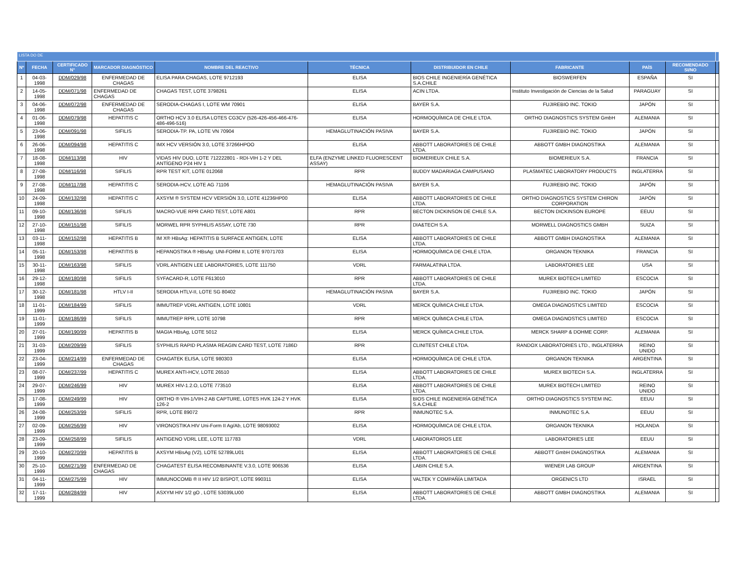| LISTA DO DE | | | | | | | | | | |
| Nº | FECHA | CERTIFICADO N° | MARCADOR DIAGNÓSTICO | NOMBRE DEL REACTIVO | TÉCNICA | DISTRIBUIDOR EN CHILE | FABRICANTE | PAÍS | RECOMENDADO SI/NO | |
| 1 | 04-03-1998 | DDM/029/98 | ENFERMEDAD DE CHAGAS | ELISA PARA CHAGAS, LOTE 9712193 | ELISA | BIOS CHILE INGENIERÍA GENÉTICA S.A.CHILE | BIOSWERFEN | ESPAÑA | SI | |
| 2 | 14-05-1998 | DDM/071/98 | ENFERMEDAD DE CHAGAS | CHAGAS TEST, LOTE 3798261 | ELISA | ACIN LTDA. | Instituto Investigación de Ciencias de la Salud | PARAGUAY | SI | |
| 3 | 04-06-1998 | DDM/072/98 | ENFERMEDAD DE CHAGAS | SERODIA-CHAGAS I, LOTE WM 70901 | ELISA | BAYER S.A. | FUJIREBIO INC. TOKIO | JAPÓN | SI | |
| 4 | 01-06-1998 | DDM/079/98 | HEPATITIS C | ORTHO HCV 3.0 ELISA LOTES CG3CV (526-426-456-466-476-486-496-516) | ELISA | HORMOQUÍMICA DE CHILE LTDA. | ORTHO DIAGNOSTICS SYSTEM GmbH | ALEMANIA | SI | |
| 5 | 23-06-1998 | DDM/091/98 | SIFILIS | SERODIA-TP. PA, LOTE VN 70904 | HEMAGLUTINACIÓN PASIVA | BAYER S.A. | FUJIREBIO INC. TOKIO | JAPÓN | SI | |
| 6 | 26-06-1998 | DDM/094/98 | HEPATITIS C | IMX HCV VERSIÓN 3.0, LOTE 37266HPOO | ELISA | ABBOTT LABORATORIES DE CHILE LTDA. | ABBOTT GMBH DIAGNOSTIKA | ALEMANIA | SI | |
| 7 | 18-08-1998 | DDM/113/98 | HIV | VIDAS HIV DUO, LOTE 712222801 - RDI-VIH 1-2 Y DEL ANTÍGENO P24 HIV 1 | ELFA (ENZYME LINKED FLUORESCENT ASSAY) | BIOMERIEUX CHILE S.A. | BIOMERIEUX S.A. | FRANCIA | SI | |
| 8 | 27-08-1998 | DDM/116/98 | SIFILIS | RPR TEST KIT, LOTE 012068 | RPR | BUDDY MADARIAGA CAMPUSANO | PLASMATEC LABORATORY PRODUCTS | INGLATERRA | SI | |
| 9 | 27-08-1998 | DDM/117/98 | HEPATITIS C | SERODIA-HCV, LOTE AG 71106 | HEMAGLUTINACIÓN PASIVA | BAYER S.A. | FUJIREBIO INC. TOKIO | JAPÓN | SI | |
| 10 | 24-09-1998 | DDM/132/98 | HEPATITIS C | AXSYM ® SYSTEM HCV VERSIÓN 3.0, LOTE 41236HP00 | ELISA | ABBOTT LABORATORIES DE CHILE LTDA. | ORTHO DIAGNOSTICS SYSTEM CHIRON CORPORATION | JAPÓN | SI | |
| 11 | 09-10-1998 | DDM/136/98 | SIFILIS | MACRO-VUE RPR CARD TEST, LOTE A801 | RPR | BECTON DICKINSON DE CHILE S.A. | BECTON DICKINSON EUROPE | EEUU | SI | |
| 12 | 27-10-1998 | DDM/151/98 | SIFILIS | MORWEL RPR SYPHILIS ASSAY, LOTE 730 | RPR | DIA&TECH S.A. | MORWELL DIAGNOSTICS GMBH | SUIZA | SI | |
| 13 | 03-11-1998 | DDM/152/98 | HEPATITIS B | IM X® HBsAg: HEPATITIS B SURFACE ANTIGEN, LOTE | ELISA | ABBOTT LABORATORIES DE CHILE LTDA. | ABBOTT GMBH DIAGNOSTIKA | ALEMANIA | SI | |
| 14 | 05-11-1998 | DDM/153/98 | HEPATITIS B | HEPANOSTIKA ® HBsAg: UNI-FORM II, LOTE 97071703 | ELISA | HORMOQUÍMICA DE CHILE LTDA. | ORGANON TEKNIKA | FRANCIA | SI | |
| 15 | 30-11-1998 | DDM/163/98 | SIFILIS | VDRL ANTIGEN LEE LABORATORIES, LOTE 111750 | VDRL | FARMALATINA LTDA. | LABORATORIES LEE | USA | SI | |
| 16 | 29-12-1998 | DDM/180/98 | SIFILIS | SYFACARD-R, LOTE F613010 | RPR | ABBOTT LABORATORIES DE CHILE LTDA. | MUREX BIOTECH LIMITED | ESCOCIA | SI | |
| 17 | 30-12-1998 | DDM/181/98 | HTLV I-II | SERODIA HTLV-II, LOTE SG 80402 | HEMAGLUTINACIÓN PASIVA | BAYER S.A. | FUJIREBIO INC. TOKIO | JAPÓN | SI | |
| 18 | 11-01-1999 | DDM/184/99 | SIFILIS | IMMUTREP VDRL ANTIGEN, LOTE 10801 | VDRL | MERCK QUÍMICA CHILE LTDA. | OMEGA DIAGNOSTICS LIMITED | ESCOCIA | SI | |
| 19 | 11-01-1999 | DDM/186/99 | SIFILIS | IMMUTREP RPR, LOTE 10798 | RPR | MERCK QUÍMICA CHILE LTDA. | OMEGA DIAGNOSTICS LIMITED | ESCOCIA | SI | |
| 20 | 27-01-1999 | DDM/190/99 | HEPATITIS B | MAGIA HBsAg, LOTE 5012 | ELISA | MERCK QUÍMICA CHILE LTDA. | MERCK SHARP & DOHME CORP. | ALEMANIA | SI | |
| 21 | 31-03-1999 | DDM/209/99 | SIFILIS | SYPHILIS RAPID PLASMA REAGIN CARD TEST, LOTE 7186D | RPR | CLINITEST CHILE LTDA. | RANDOX LABORATORIES LTD., INGLATERRA | REINO UNIDO | SI | |
| 22 | 23-04-1999 | DDM/214/99 | ENFERMEDAD DE CHAGAS | CHAGATEK ELISA, LOTE 980303 | ELISA | HORMOQUÍMICA DE CHILE LTDA. | ORGANON TEKNIKA | ARGENTINA | SI | |
| 23 | 08-07-1999 | DDM/237/99 | HEPATITIS C | MUREX ANTI-HCV, LOTE 26510 | ELISA | ABBOTT LABORATORIES DE CHILE LTDA. | MUREX BIOTECH S.A. | INGLATERRA | SI | |
| 24 | 29-07-1999 | DDM/246/99 | HIV | MUREX HIV-1.2.O, LOTE 773510 | ELISA | ABBOTT LABORATORIES DE CHILE LTDA. | MUREX BIOTECH LIMITED | REINO UNIDO | SI | |
| 25 | 17-08-1999 | DDM/249/99 | HIV | ORTHO ® VIH-1/VIH-2 AB CAPTURE, LOTES HVK 124-2 Y HVK 126-2 | ELISA | BIOS CHILE INGENIERÍA GENÉTICA S.A.CHILE | ORTHO DIAGNOSTICS SYSTEM INC. | EEUU | SI | |
| 26 | 24-08-1999 | DDM/253/99 | SIFILIS | RPR, LOTE 89072 | RPR | INMUNOTEC S.A. | INMUNOTEC S.A. | EEUU | SI | |
| 27 | 02-09-1999 | DDM/256/99 | HIV | VIRONOSTIKA HIV Uni-Form II Ag/Ab, LOTE 98093002 | ELISA | HORMOQUÍMICA DE CHILE LTDA. | ORGANON TEKNIKA | HOLANDA | SI | |
| 28 | 23-09-1999 | DDM/258/99 | SIFILIS | ANTIGENO VDRL LEE, LOTE 117783 | VDRL | LABORATORIOS LEE | LABORATORIES LEE | EEUU | SI | |
| 29 | 20-10-1999 | DDM/270/99 | HEPATITIS B | AXSYM HBsAg (V2), LOTE 52789LU01 | ELISA | ABBOTT LABORATORIES DE CHILE LTDA. | ABBOTT GmbH DIAGNOSTIKA | ALEMANIA | SI | |
| 30 | 25-10-1999 | DDM/271/99 | ENFERMEDAD DE CHAGAS | CHAGATEST ELISA RECOMBINANTE V.3.0, LOTE 906536 | ELISA | LABIN CHILE S.A. | WIENER LAB GROUP | ARGENTINA | SI | |
| 31 | 04-11-1999 | DDM/275/99 | HIV | IMMUNOCOMB ® II HIV 1/2 BISPOT, LOTE 990311 | ELISA | VALTEK Y COMPAÑÍA LIMITADA | ORGENICS LTD | ISRAEL | SI | |
| 32 | 17-11-1999 | DDM/284/99 | HIV | ASXYM HIV 1/2 gO , LOTE 53039LU00 | ELISA | ABBOTT LABORATORIES DE CHILE LTDA. | ABBOTT GMBH DIAGNOSTIKA | ALEMANIA | SI | |